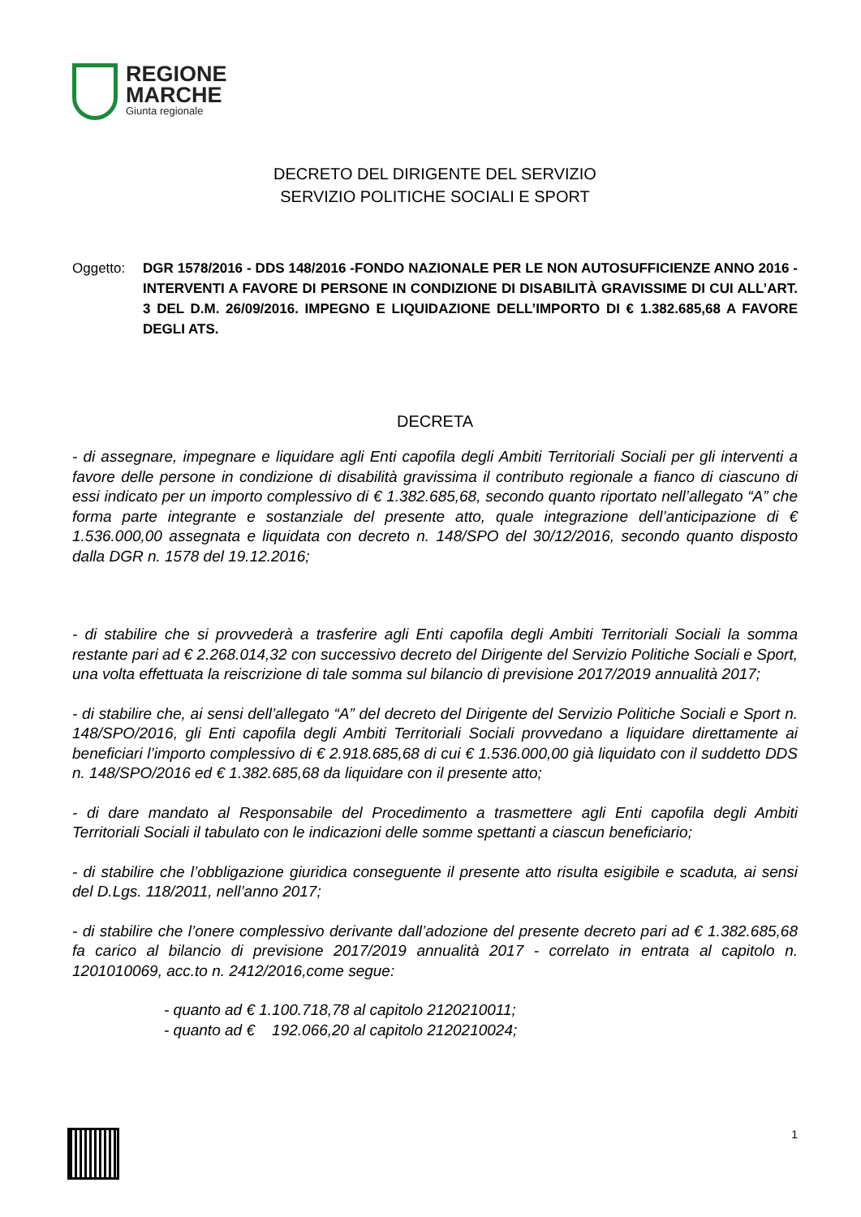REGIONE
MARCHE
Giunta regionale
DECRETO DEL DIRIGENTE DEL SERVIZIO
SERVIZIO POLITICHE SOCIALI E SPORT
Oggetto: DGR 1578/2016 - DDS 148/2016 -FONDO NAZIONALE PER LE NON AUTOSUFFICIENZE ANNO 2016 - INTERVENTI A FAVORE DI PERSONE IN CONDIZIONE DI DISABILITÀ GRAVISSIME DI CUI ALL’ART. 3 DEL D.M. 26/09/2016. IMPEGNO E LIQUIDAZIONE DELL’IMPORTO DI € 1.382.685,68 A FAVORE DEGLI ATS.
DECRETA
- di assegnare, impegnare e liquidare agli Enti capofila degli Ambiti Territoriali Sociali per gli interventi a favore delle persone in condizione di disabilità gravissima il contributo regionale a fianco di ciascuno di essi indicato per un importo complessivo di € 1.382.685,68, secondo quanto riportato nell’allegato “A” che forma parte integrante e sostanziale del presente atto, quale integrazione dell’anticipazione di € 1.536.000,00 assegnata e liquidata con decreto n. 148/SPO del 30/12/2016, secondo quanto disposto dalla DGR n. 1578 del 19.12.2016;
- di stabilire che si provvederà a trasferire agli Enti capofila degli Ambiti Territoriali Sociali la somma restante pari ad € 2.268.014,32 con successivo decreto del Dirigente del Servizio Politiche Sociali e Sport, una volta effettuata la reiscrizione di tale somma sul bilancio di previsione 2017/2019 annualità 2017;
- di stabilire che, ai sensi dell’allegato “A” del decreto del Dirigente del Servizio Politiche Sociali e Sport n. 148/SPO/2016, gli Enti capofila degli Ambiti Territoriali Sociali provvedano a liquidare direttamente ai beneficiari l’importo complessivo di € 2.918.685,68 di cui € 1.536.000,00 già liquidato con il suddetto DDS n. 148/SPO/2016 ed € 1.382.685,68 da liquidare con il presente atto;
- di dare mandato al Responsabile del Procedimento a trasmettere agli Enti capofila degli Ambiti Territoriali Sociali il tabulato con le indicazioni delle somme spettanti a ciascun beneficiario;
- di stabilire che l’obbligazione giuridica conseguente il presente atto risulta esigibile e scaduta, ai sensi del D.Lgs. 118/2011, nell’anno 2017;
- di stabilire che l’onere complessivo derivante dall’adozione del presente decreto pari ad € 1.382.685,68 fa carico al bilancio di previsione 2017/2019 annualità 2017 - correlato in entrata al capitolo n. 1201010069, acc.to n. 2412/2016,come segue:
- quanto ad € 1.100.718,78 al capitolo 2120210011;
- quanto ad € 192.066,20 al capitolo 2120210024;
1